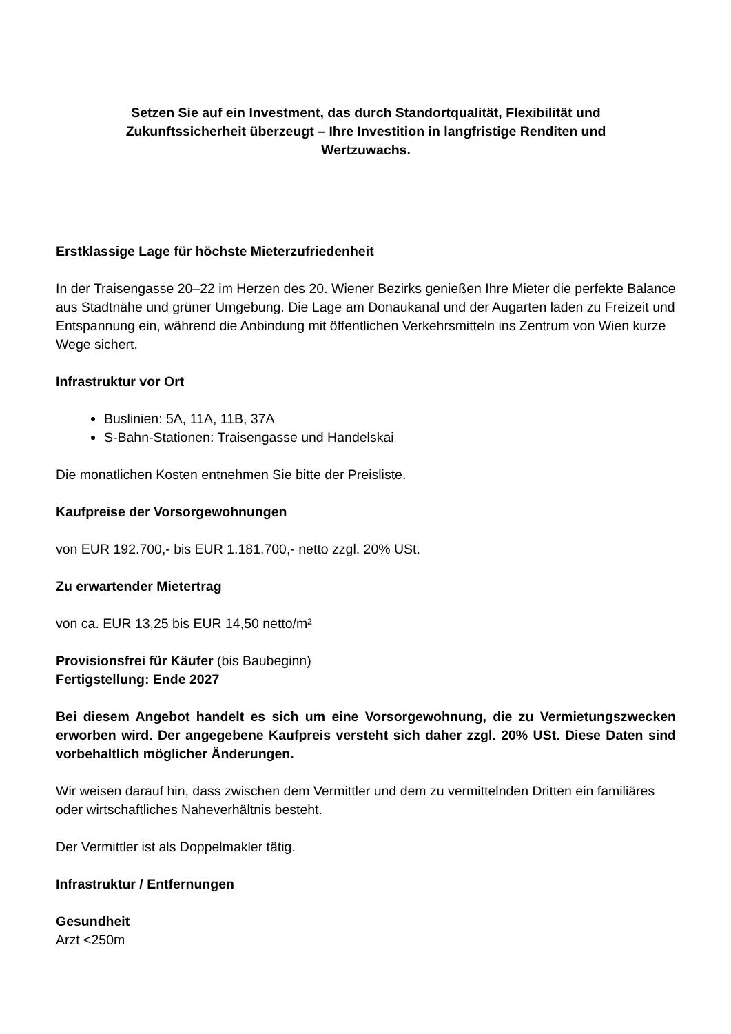Setzen Sie auf ein Investment, das durch Standortqualität, Flexibilität und Zukunftssicherheit überzeugt – Ihre Investition in langfristige Renditen und Wertzuwachs.
Erstklassige Lage für höchste Mieterzufriedenheit
In der Traisengasse 20–22 im Herzen des 20. Wiener Bezirks genießen Ihre Mieter die perfekte Balance aus Stadtnähe und grüner Umgebung. Die Lage am Donaukanal und der Augarten laden zu Freizeit und Entspannung ein, während die Anbindung mit öffentlichen Verkehrsmitteln ins Zentrum von Wien kurze Wege sichert.
Infrastruktur vor Ort
Buslinien: 5A, 11A, 11B, 37A
S-Bahn-Stationen: Traisengasse und Handelskai
Die monatlichen Kosten entnehmen Sie bitte der Preisliste.
Kaufpreise der Vorsorgewohnungen
von EUR 192.700,- bis EUR 1.181.700,- netto zzgl. 20% USt.
Zu erwartender Mietertrag
von ca. EUR 13,25 bis EUR 14,50 netto/m²
Provisionsfrei für Käufer (bis Baubeginn)
Fertigstellung: Ende 2027
Bei diesem Angebot handelt es sich um eine Vorsorgewohnung, die zu Vermietungszwecken erworben wird. Der angegebene Kaufpreis versteht sich daher zzgl. 20% USt. Diese Daten sind vorbehaltlich möglicher Änderungen.
Wir weisen darauf hin, dass zwischen dem Vermittler und dem zu vermittelnden Dritten ein familiäres oder wirtschaftliches Naheverhältnis besteht.
Der Vermittler ist als Doppelmakler tätig.
Infrastruktur / Entfernungen
Gesundheit
Arzt <250m